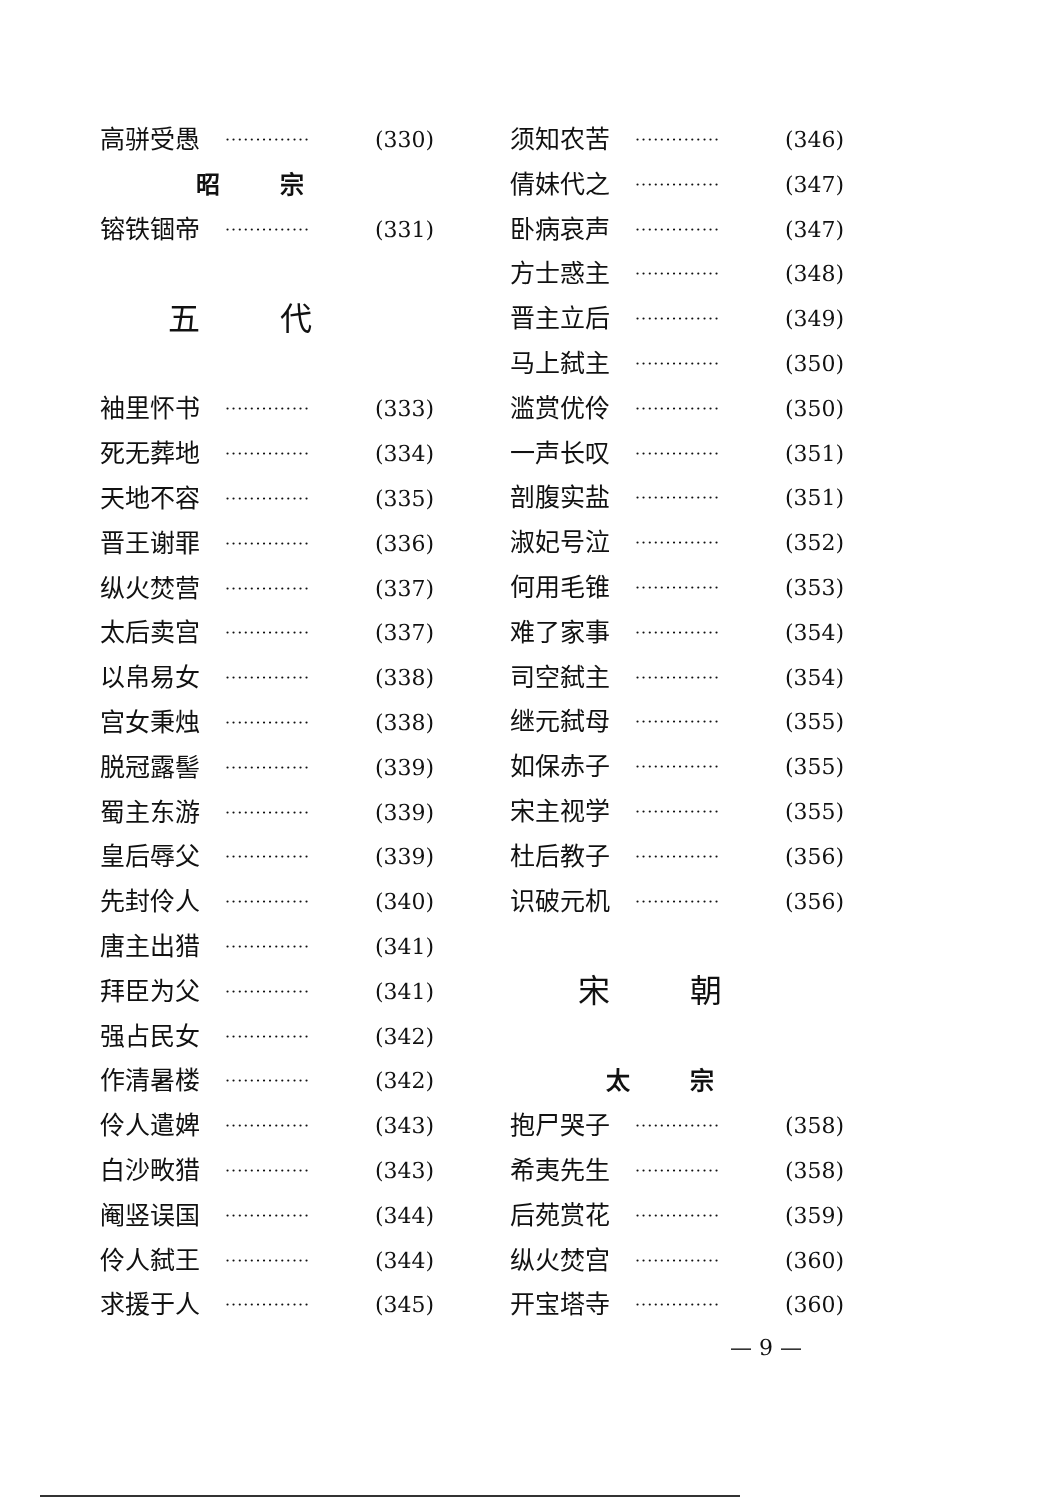高骈受愚 ·············· (330)
昭宗
镕铁锢帝 ·············· (331)
五代
袖里怀书 ·············· (333)
死无葬地 ·············· (334)
天地不容 ·············· (335)
晋王谢罪 ·············· (336)
纵火焚营 ·············· (337)
太后卖宫 ·············· (337)
以帛易女 ·············· (338)
宫女秉烛 ·············· (338)
脱冠露髻 ·············· (339)
蜀主东游 ·············· (339)
皇后辱父 ·············· (339)
先封伶人 ·············· (340)
唐主出猎 ·············· (341)
拜臣为父 ·············· (341)
强占民女 ·············· (342)
作清暑楼 ·············· (342)
伶人遣婢 ·············· (343)
白沙畋猎 ·············· (343)
阉竖误国 ·············· (344)
伶人弑王 ·············· (344)
求援于人 ·············· (345)
须知农苦 ·············· (346)
倩妹代之 ·············· (347)
卧病哀声 ·············· (347)
方士惑主 ·············· (348)
晋主立后 ·············· (349)
马上弑主 ·············· (350)
滥赏优伶 ·············· (350)
一声长叹 ·············· (351)
剖腹实盐 ·············· (351)
淑妃号泣 ·············· (352)
何用毛锥 ·············· (353)
难了家事 ·············· (354)
司空弑主 ·············· (354)
继元弑母 ·············· (355)
如保赤子 ·············· (355)
宋主视学 ·············· (355)
杜后教子 ·············· (356)
识破元机 ·············· (356)
宋朝
太宗
抱尸哭子 ·············· (358)
希夷先生 ·············· (358)
后苑赏花 ·············· (359)
纵火焚宫 ·············· (360)
开宝塔寺 ·············· (360)
— 9 —